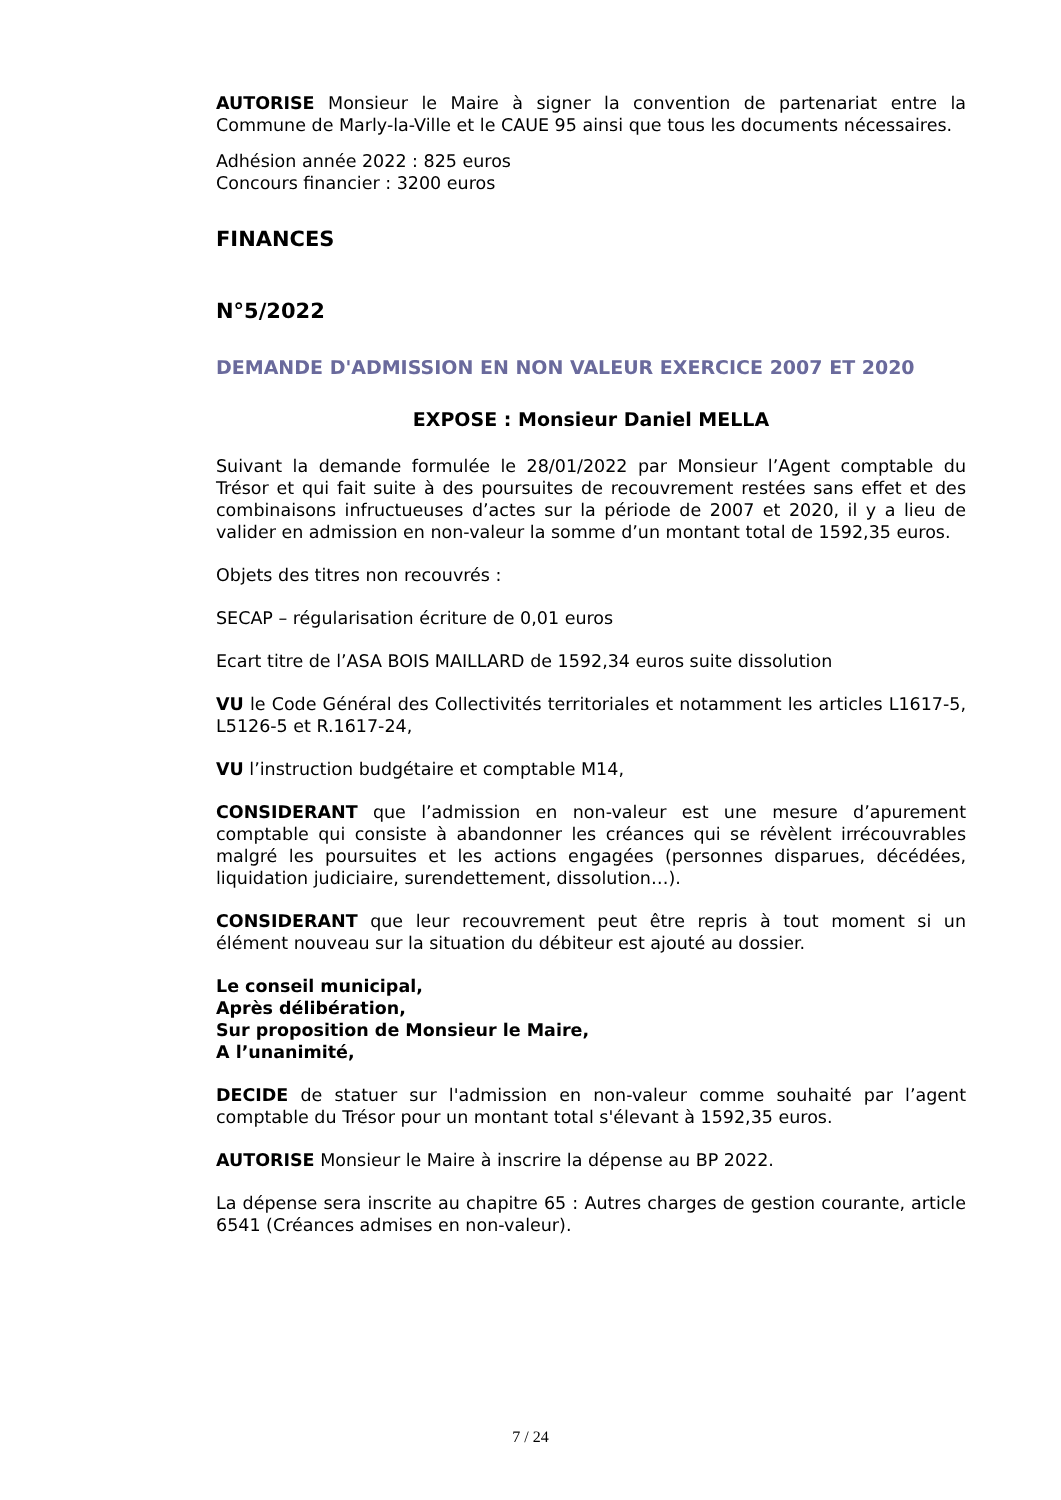AUTORISE Monsieur le Maire à signer la convention de partenariat entre la Commune de Marly-la-Ville et le CAUE 95 ainsi que tous les documents nécessaires.
Adhésion année 2022 : 825 euros
Concours financier : 3200 euros
FINANCES
N°5/2022
DEMANDE D'ADMISSION EN NON VALEUR EXERCICE 2007 ET 2020
EXPOSE : Monsieur Daniel MELLA
Suivant la demande formulée le 28/01/2022 par Monsieur l’Agent comptable du Trésor et qui fait suite à des poursuites de recouvrement restées sans effet et des combinaisons infructueuses d’actes sur la période de 2007 et 2020, il y a lieu de valider en admission en non-valeur la somme d’un montant total de 1592,35 euros.
Objets des titres non recouvrés :
SECAP – régularisation écriture de 0,01 euros
Ecart titre de l’ASA BOIS MAILLARD de 1592,34 euros suite dissolution
VU le Code Général des Collectivités territoriales et notamment les articles L1617-5, L5126-5 et R.1617-24,
VU l’instruction budgétaire et comptable M14,
CONSIDERANT que l’admission en non-valeur est une mesure d’apurement comptable qui consiste à abandonner les créances qui se révèlent irrécouvrables malgré les poursuites et les actions engagées (personnes disparues, décédées, liquidation judiciaire, surendettement, dissolution…).
CONSIDERANT que leur recouvrement peut être repris à tout moment si un élément nouveau sur la situation du débiteur est ajouté au dossier.
Le conseil municipal,
Après délibération,
Sur proposition de Monsieur le Maire,
A l’unanimité,
DECIDE de statuer sur l'admission en non-valeur comme souhaité par l’agent comptable du Trésor pour un montant total s'élevant à 1592,35 euros.
AUTORISE Monsieur le Maire à inscrire la dépense au BP 2022.
La dépense sera inscrite au chapitre 65 : Autres charges de gestion courante, article 6541 (Créances admises en non-valeur).
7 / 24